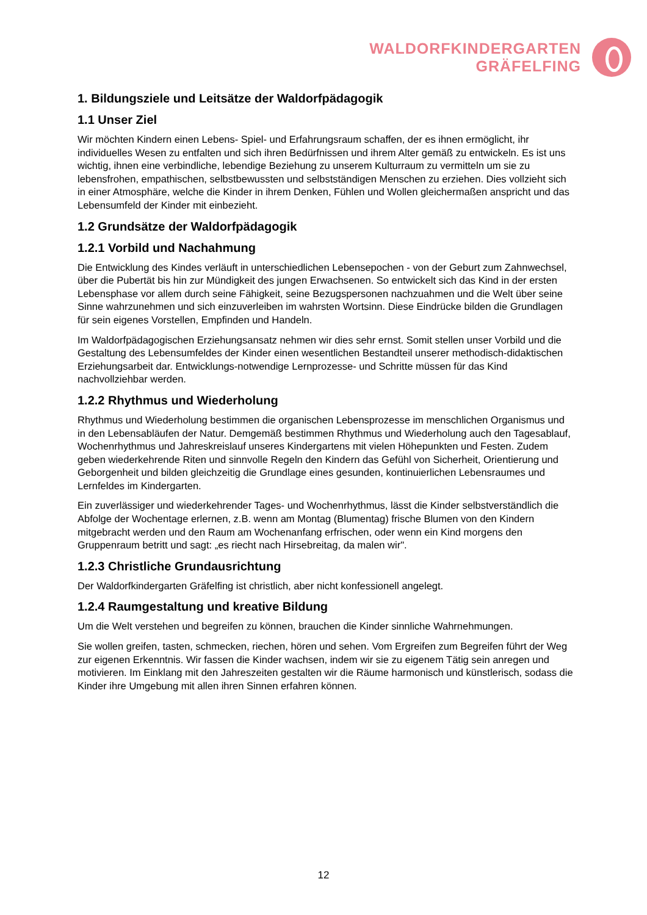WALDORFKINDERGARTEN
GRÄFELFING
1. Bildungsziele und Leitsätze der Waldorfpädagogik
1.1 Unser Ziel
Wir möchten Kindern einen Lebens- Spiel- und Erfahrungsraum schaffen, der es ihnen ermöglicht, ihr individuelles Wesen zu entfalten und sich ihren Bedürfnissen und ihrem Alter gemäß zu entwickeln. Es ist uns wichtig, ihnen eine verbindliche, lebendige Beziehung zu unserem Kulturraum zu vermitteln um sie zu lebensfrohen, empathischen, selbstbewussten und selbstständigen Menschen zu erziehen. Dies vollzieht sich in einer Atmosphäre, welche die Kinder in ihrem Denken, Fühlen und Wollen gleichermaßen anspricht und das Lebensumfeld der Kinder mit einbezieht.
1.2 Grundsätze der Waldorfpädagogik
1.2.1 Vorbild und Nachahmung
Die Entwicklung des Kindes verläuft in unterschiedlichen Lebensepochen - von der Geburt zum Zahnwechsel, über die Pubertät bis hin zur Mündigkeit des jungen Erwachsenen. So entwickelt sich das Kind in der ersten Lebensphase vor allem durch seine Fähigkeit, seine Bezugspersonen nachzuahmen und die Welt über seine Sinne wahrzunehmen und sich einzuverleiben im wahrsten Wortsinn. Diese Eindrücke bilden die Grundlagen für sein eigenes Vorstellen, Empfinden und Handeln.
Im Waldorfpädagogischen Erziehungsansatz nehmen wir dies sehr ernst. Somit stellen unser Vorbild und die Gestaltung des Lebensumfeldes der Kinder einen wesentlichen Bestandteil unserer methodisch-didaktischen Erziehungsarbeit dar. Entwicklungs-notwendige Lernprozesse- und Schritte müssen für das Kind nachvollziehbar werden.
1.2.2 Rhythmus und Wiederholung
Rhythmus und Wiederholung bestimmen die organischen Lebensprozesse im menschlichen Organismus und in den Lebensabläufen der Natur. Demgemäß bestimmen Rhythmus und Wiederholung auch den Tagesablauf, Wochenrhythmus und Jahreskreislauf unseres Kindergartens mit vielen Höhepunkten und Festen. Zudem geben wiederkehrende Riten und sinnvolle Regeln den Kindern das Gefühl von Sicherheit, Orientierung und Geborgenheit und bilden gleichzeitig die Grundlage eines gesunden, kontinuierlichen Lebensraumes und Lernfeldes im Kindergarten.
Ein zuverlässiger und wiederkehrender Tages- und Wochenrhythmus, lässt die Kinder selbstverständlich die Abfolge der Wochentage erlernen, z.B. wenn am Montag (Blumentag) frische Blumen von den Kindern mitgebracht werden und den Raum am Wochenanfang erfrischen, oder wenn ein Kind morgens den Gruppenraum betritt und sagt: „es riecht nach Hirsebreitag, da malen wir".
1.2.3 Christliche Grundausrichtung
Der Waldorfkindergarten Gräfelfing ist christlich, aber nicht konfessionell angelegt.
1.2.4 Raumgestaltung und kreative Bildung
Um die Welt verstehen und begreifen zu können, brauchen die Kinder sinnliche Wahrnehmungen.
Sie wollen greifen, tasten, schmecken, riechen, hören und sehen. Vom Ergreifen zum Begreifen führt der Weg zur eigenen Erkenntnis. Wir fassen die Kinder wachsen, indem wir sie zu eigenem Tätig sein anregen und motivieren. Im Einklang mit den Jahreszeiten gestalten wir die Räume harmonisch und künstlerisch, sodass die Kinder ihre Umgebung mit allen ihren Sinnen erfahren können.
12